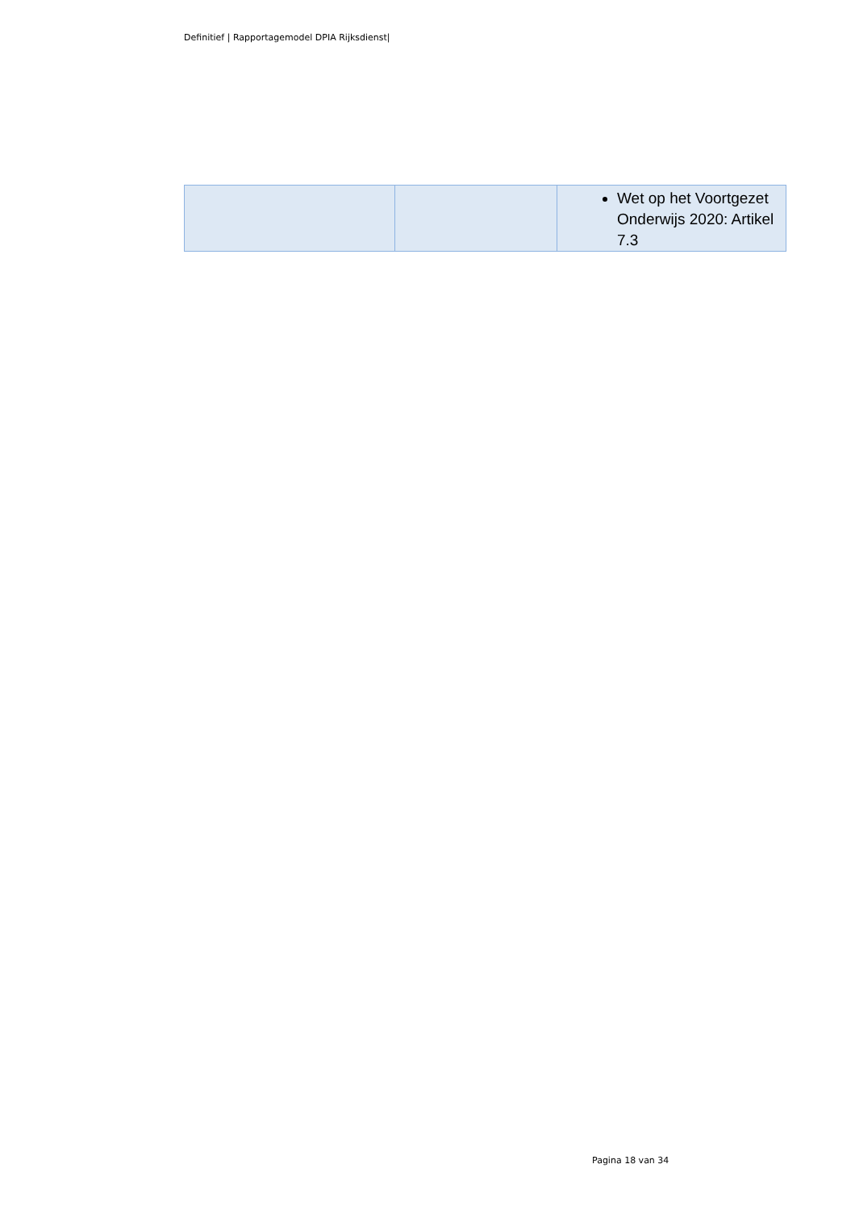Definitief | Rapportagemodel DPIA Rijksdienst|
| | | Wet op het Voortgezet Onderwijs 2020: Artikel 7.3 |
Pagina 18 van 34